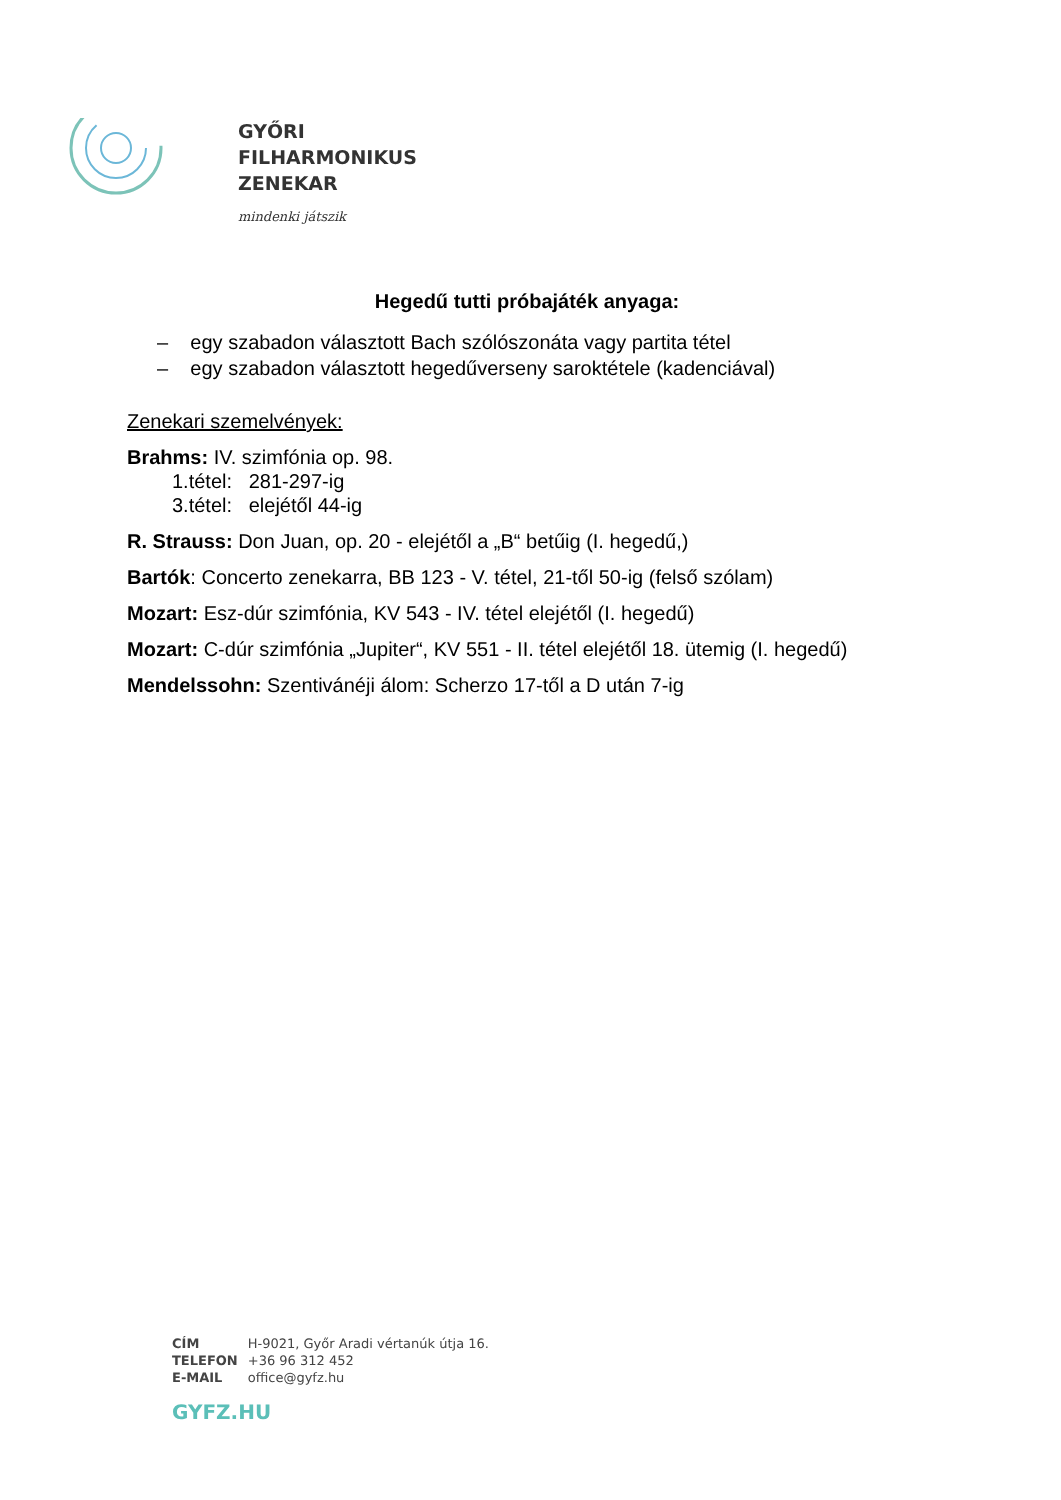GYŐRI
FILHARMONIKUS
ZENEKAR
mindenki játszik
Hegedű tutti próbajáték anyaga:
– egy szabadon választott Bach szólószonáta vagy partita tétel
– egy szabadon választott hegedűverseny saroktétele (kadenciával)
Zenekari szemelvények:
Brahms: IV. szimfónia op. 98.
1.tétel: 281-297-ig
3.tétel: elejétől 44-ig
R. Strauss: Don Juan, op. 20 - elejétől a „B“ betűig (I. hegedű,)
Bartók: Concerto zenekarra, BB 123 - V. tétel, 21-től 50-ig (felső szólam)
Mozart: Esz-dúr szimfónia, KV 543 - IV. tétel elejétől (I. hegedű)
Mozart: C-dúr szimfónia „Jupiter“, KV 551 - II. tétel elejétől 18. ütemig (I. hegedű)
Mendelssohn: Szentivánéji álom: Scherzo 17-től a D után 7-ig
| CÍM | H-9021, Győr Aradi vértanúk útja 16. |
| TELEFON | +36 96 312 452 |
| E-MAIL | office@gyfz.hu |
GYFZ.HU